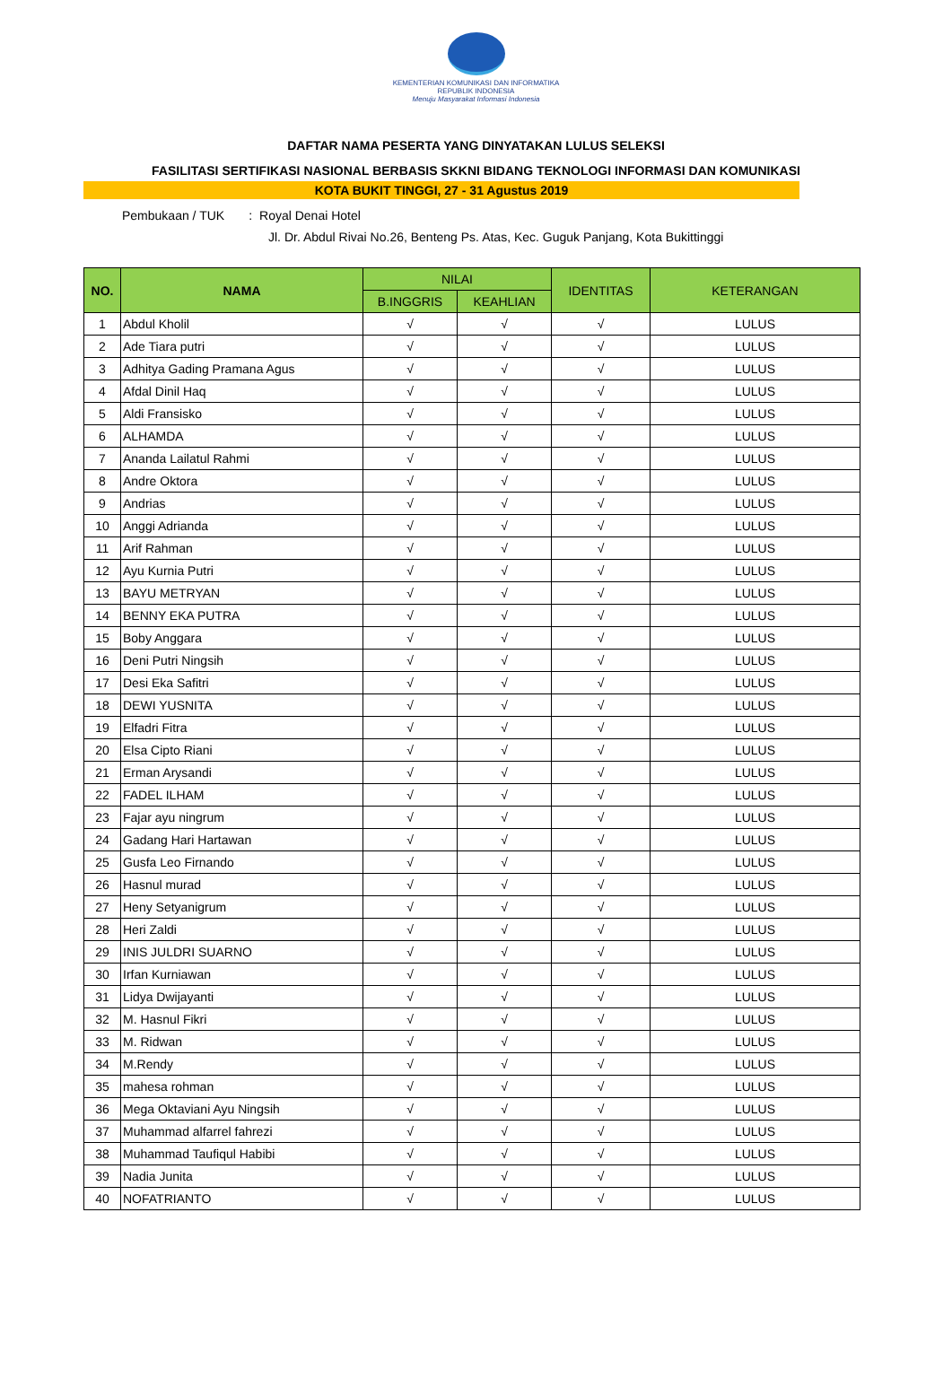KEMENTERIAN KOMUNIKASI DAN INFORMATIKA
REPUBLIK INDONESIA
Menuju Masyarakat Informasi Indonesia
DAFTAR NAMA PESERTA YANG DINYATAKAN LULUS SELEKSI
FASILITASI SERTIFIKASI NASIONAL BERBASIS SKKNI BIDANG TEKNOLOGI INFORMASI DAN KOMUNIKASI
KOTA BUKIT TINGGI, 27 - 31 Agustus 2019
Pembukaan / TUK : Royal Denai Hotel
Jl. Dr. Abdul Rivai No.26, Benteng Ps. Atas, Kec. Guguk Panjang, Kota Bukittinggi
| NO. | NAMA | NILAI | | IDENTITAS | KETERANGAN |
| --- | --- | --- | --- | --- | --- |
| | | B.INGGRIS | KEAHLIAN | | |
| 1 | Abdul Kholil | √ | √ | √ | LULUS |
| 2 | Ade Tiara putri | √ | √ | √ | LULUS |
| 3 | Adhitya Gading Pramana Agus | √ | √ | √ | LULUS |
| 4 | Afdal Dinil Haq | √ | √ | √ | LULUS |
| 5 | Aldi Fransisko | √ | √ | √ | LULUS |
| 6 | ALHAMDA | √ | √ | √ | LULUS |
| 7 | Ananda Lailatul Rahmi | √ | √ | √ | LULUS |
| 8 | Andre Oktora | √ | √ | √ | LULUS |
| 9 | Andrias | √ | √ | √ | LULUS |
| 10 | Anggi Adrianda | √ | √ | √ | LULUS |
| 11 | Arif Rahman | √ | √ | √ | LULUS |
| 12 | Ayu Kurnia Putri | √ | √ | √ | LULUS |
| 13 | BAYU METRYAN | √ | √ | √ | LULUS |
| 14 | BENNY EKA PUTRA | √ | √ | √ | LULUS |
| 15 | Boby Anggara | √ | √ | √ | LULUS |
| 16 | Deni Putri Ningsih | √ | √ | √ | LULUS |
| 17 | Desi Eka Safitri | √ | √ | √ | LULUS |
| 18 | DEWI YUSNITA | √ | √ | √ | LULUS |
| 19 | Elfadri Fitra | √ | √ | √ | LULUS |
| 20 | Elsa Cipto Riani | √ | √ | √ | LULUS |
| 21 | Erman Arysandi | √ | √ | √ | LULUS |
| 22 | FADEL ILHAM | √ | √ | √ | LULUS |
| 23 | Fajar ayu ningrum | √ | √ | √ | LULUS |
| 24 | Gadang Hari Hartawan | √ | √ | √ | LULUS |
| 25 | Gusfa Leo Firnando | √ | √ | √ | LULUS |
| 26 | Hasnul murad | √ | √ | √ | LULUS |
| 27 | Heny Setyanigrum | √ | √ | √ | LULUS |
| 28 | Heri Zaldi | √ | √ | √ | LULUS |
| 29 | INIS JULDRI SUARNO | √ | √ | √ | LULUS |
| 30 | Irfan Kurniawan | √ | √ | √ | LULUS |
| 31 | Lidya Dwijayanti | √ | √ | √ | LULUS |
| 32 | M. Hasnul Fikri | √ | √ | √ | LULUS |
| 33 | M. Ridwan | √ | √ | √ | LULUS |
| 34 | M.Rendy | √ | √ | √ | LULUS |
| 35 | mahesa rohman | √ | √ | √ | LULUS |
| 36 | Mega Oktaviani Ayu Ningsih | √ | √ | √ | LULUS |
| 37 | Muhammad alfarrel fahrezi | √ | √ | √ | LULUS |
| 38 | Muhammad Taufiqul Habibi | √ | √ | √ | LULUS |
| 39 | Nadia Junita | √ | √ | √ | LULUS |
| 40 | NOFATRIANTO | √ | √ | √ | LULUS |